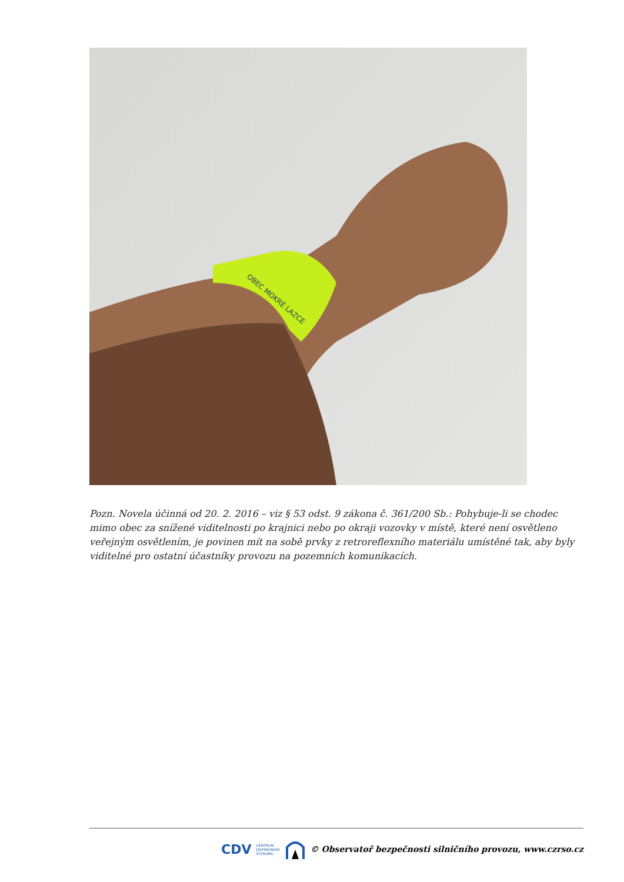OBEC MOKRÉ LAZCE
Pozn. Novela účinná od 20. 2. 2016 – viz § 53 odst. 9 zákona č. 361/200 Sb.: Pohybuje-li se chodec mimo obec za snížené viditelnosti po krajnici nebo po okraji vozovky v místě, které není osvětleno veřejným osvětlením, je povinen mít na sobě prvky z retroreflexního materiálu umístěné tak, aby byly viditelné pro ostatní účastníky provozu na pozemních komunikacích.
CDV CENTRUM
DOPRAVNÍHO
VÝZKUMU © Observatoř bezpečnosti silničního provozu, www.czrso.cz